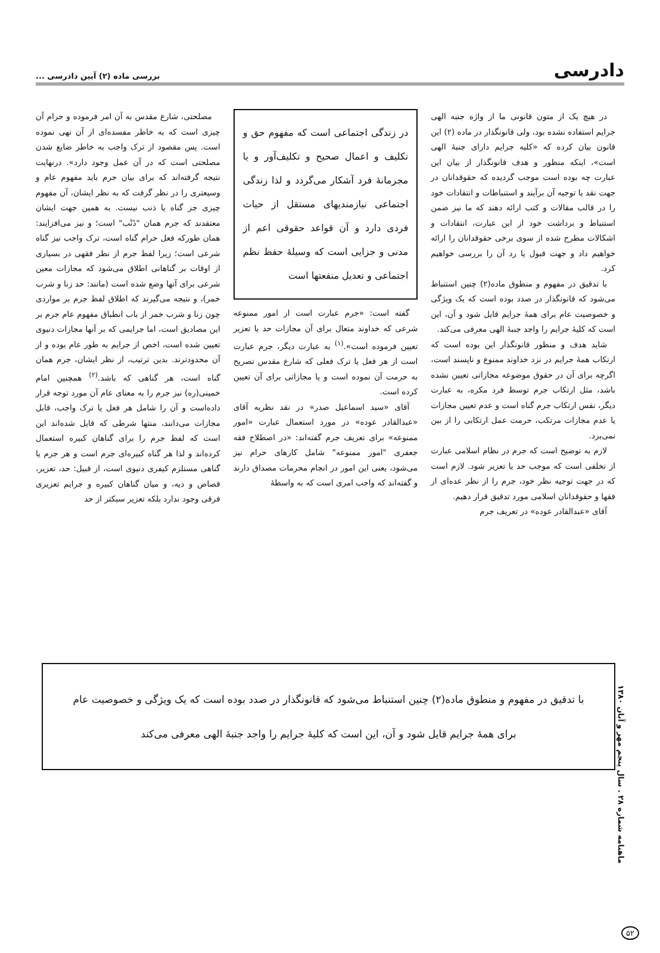دادرسی بررسی ماده (۲) آیین دادرسی ...
در هیچ یک از متون قانونی ما از واژه جنبه الهی جرایم استفاده نشده بود، ولی قانونگذار در ماده (۲) این قانون بیان کرده که «کلیه جرایم دارای جنبهٔ الهی است»، اینکه منظور و هدف قانونگذار از بیان این عبارت چه بوده است موجب گردیده که حقوقدانان در جهت نقد یا توجیه آن برآیند و استنباطات و انتقادات خود را در قالب مقالات و کتب ارائه دهند که ما نیز ضمن استنباط و برداشت خود از این عبارت، انتقادات و اشکالات مطرح شده از سوی برخی حقوقدانان را ارائه خواهیم داد و جهت قبول یا رد آن را بررسی خواهیم کرد.
با تدقیق در مفهوم و منطوق ماده(۲) چنین استنباط می‌شود که قانونگذار در صدد بوده است که یک ویژگی و خصوصیت عام برای همهٔ جرایم قایل شود و آن، این است که کلیهٔ جرایم را واجد جنبهٔ الهی معرفی می‌کند.
شاید هدف و منظور قانونگذار این بوده است که ارتکاب همهٔ جرایم در نزد خداوند ممنوع و ناپسند است، اگرچه برای آن در حقوق موضوعه مجازاتی تعیین نشده باشد، مثل ارتکاب جرم توسط فرد مکره، به عبارت دیگر، نفس ارتکاب جرم گناه است و عدم تعیین مجازات یا عدم مجازات مرتکب، حرمت عمل ارتکابی را از بین نمی‌برد.
لازم به توضیح است که جرم در نظام اسلامی عبارت از تخلفی است که موجب حد یا تعزیر شود. لازم است که در جهت توجیه نظر خود، جرم را از نظر عده‌ای از فقها و حقوقدانان اسلامی مورد تدقیق قرار دهیم.
آقای «عبدالقادر عوده» در تعریف جرم
در زندگی اجتماعی است که مفهوم حق و تکلیف و اعمال صحیح و تکلیف‌آور و یا مجرمانهٔ فرد آشکار می‌گردد و لذا زندگی اجتماعی نیازمندیهای مستقل از حیات فردی دارد و آن قواعد حقوقی اعم از مدنی و جزایی است که وسیلهٔ حفظ نظم اجتماعی و تعدیل منفعتها است
گفته است: «جرم عبارت است از امور ممنوعه شرعی که خداوند متعال برای آن مجازات حد یا تعزیر تعیین فرموده است».<sup>(۱)</sup> به عبارت دیگر، جرم عبارت است از هر فعل یا ترک فعلی که شارع مقدس تصریح به حرمت آن نموده است و یا مجازاتی برای آن تعیین کرده است.
آقای «سید اسماعیل صدر» در نقد نظریه آقای «عبدالقادر عوده» در مورد استعمال عبارت «امور ممنوعه» برای تعریف جرم گفته‌اند: «در اصطلاح فقه جعفری "امور ممنوعه" شامل کارهای حرام نیز می‌شود، یعنی این امور در انجام محرمات مصداق دارند و گفته‌اند که واجب امری است که به واسطهٔ
مصلحتی، شارع مقدس به آن امر فرموده و حرام آن چیزی است که به خاطر مفسده‌ای از آن نهی نموده است. پس مقصود از ترک واجب به خاطر ضایع شدن مصلحتی است که در آن عمل وجود دارد». درنهایت نتیجه گرفته‌اند که برای بیان جرم باید مفهوم عام و وسیعتری را در نظر گرفت که به نظر ایشان، آن مفهوم چیزی جز گناه یا ذنب نیست. به همین جهت ایشان معتقدند که جرم همان "ذَنْب" است؛ و نیز می‌افزایند: همان طورکه فعل حرام گناه است، ترک واجب نیز گناه شرعی است؛ زیرا لفظ جرم از نظر فقهی در بسیاری از اوقات بر گناهانی اطلاق می‌شود که مجازات معین شرعی برای آنها وضع شده است (مانند: حد زنا و شرب خمر)، و نتیجه می‌گیرند که اطلاق لفظ جرم بر مواردی چون زنا و شرب خمر از باب انطباق مفهوم عام جرم بر این مصادیق است، اما جرایمی که بر آنها مجازات دنیوی تعیین شده است، اخص از جرایم به طور عام بوده و از آن محدودترند. بدین ترتیب، از نظر ایشان، جرم همان گناه است، هر گناهی که باشد.<sup>(۲)</sup> همچنین امام خمینی(ره) نیز جرم را به معنای عام آن مورد توجه قرار داده‌است و آن را شامل هر فعل یا ترک واجب، قابل مجازات می‌دانند، منتها شرطی که قایل شده‌اند این است که لفظ جرم را برای گناهان کبیره استعمال کرده‌اند و لذا هر گناه کبیره‌ای جرم است و هر جرم یا گناهی مستلزم کیفری دنیوی است، از قبیل: حد، تعزیر، قصاص و دیه، و میان گناهان کبیره و جرایم تعزیری فرقی وجود ندارد بلکه تعزیر سبکتر از حد
با تدقیق در مفهوم و منطوق ماده(۲) چنین استنباط می‌شود که قانونگذار در صدد بوده است که یک ویژگی و خصوصیت عام برای همهٔ جرایم قایل شود و آن، این است که کلیهٔ جرایم را واجد جنبهٔ الهی معرفی می‌کند
ماهنامه شماره ۲۸ . سال پنجم مهر و آبان ۱۳۸۰
۵۲